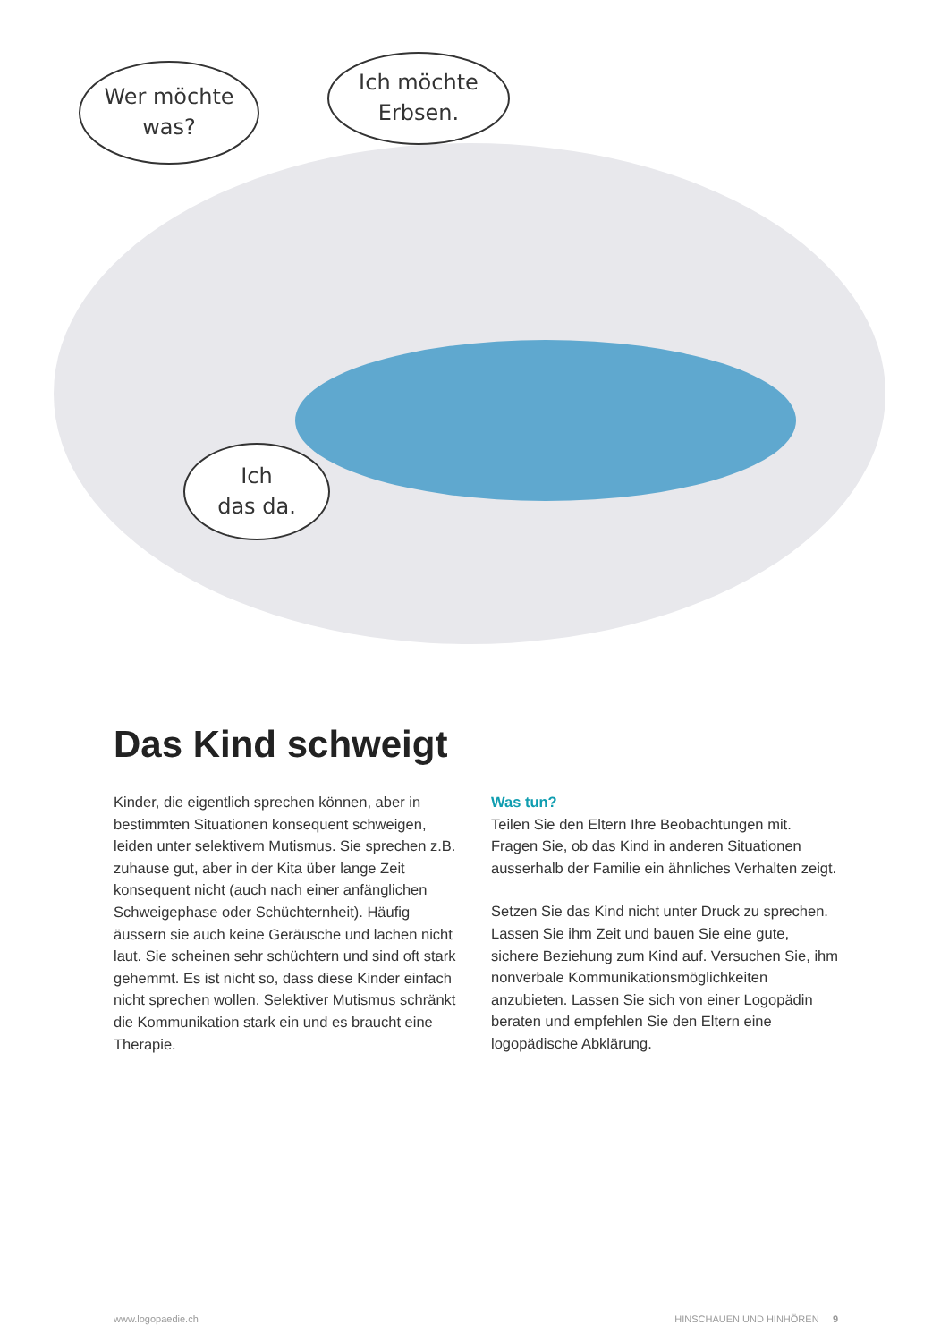Wer möchte
was?
Ich möchte
Erbsen.
Ich
das da.
Das Kind schweigt
Kinder, die eigentlich sprechen können, aber in bestimmten Situationen konsequent schweigen, leiden unter selektivem Mutismus. Sie sprechen z.B. zuhause gut, aber in der Kita über lange Zeit konsequent nicht (auch nach einer anfänglichen Schweigephase oder Schüchternheit). Häufig äussern sie auch keine Geräusche und lachen nicht laut. Sie scheinen sehr schüchtern und sind oft stark gehemmt. Es ist nicht so, dass diese Kinder einfach nicht sprechen wollen. Selektiver Mutismus schränkt die Kommunikation stark ein und es braucht eine Therapie.
Was tun?
Teilen Sie den Eltern Ihre Beobachtungen mit. Fragen Sie, ob das Kind in anderen Situationen ausserhalb der Familie ein ähnliches Verhalten zeigt.
Setzen Sie das Kind nicht unter Druck zu sprechen. Lassen Sie ihm Zeit und bauen Sie eine gute, sichere Beziehung zum Kind auf. Versuchen Sie, ihm nonverbale Kommunikationsmöglichkeiten anzubieten. Lassen Sie sich von einer Logopädin beraten und empfehlen Sie den Eltern eine logopädische Abklärung.
www.logopaedie.ch HINSCHAUEN UND HINHÖREN 9